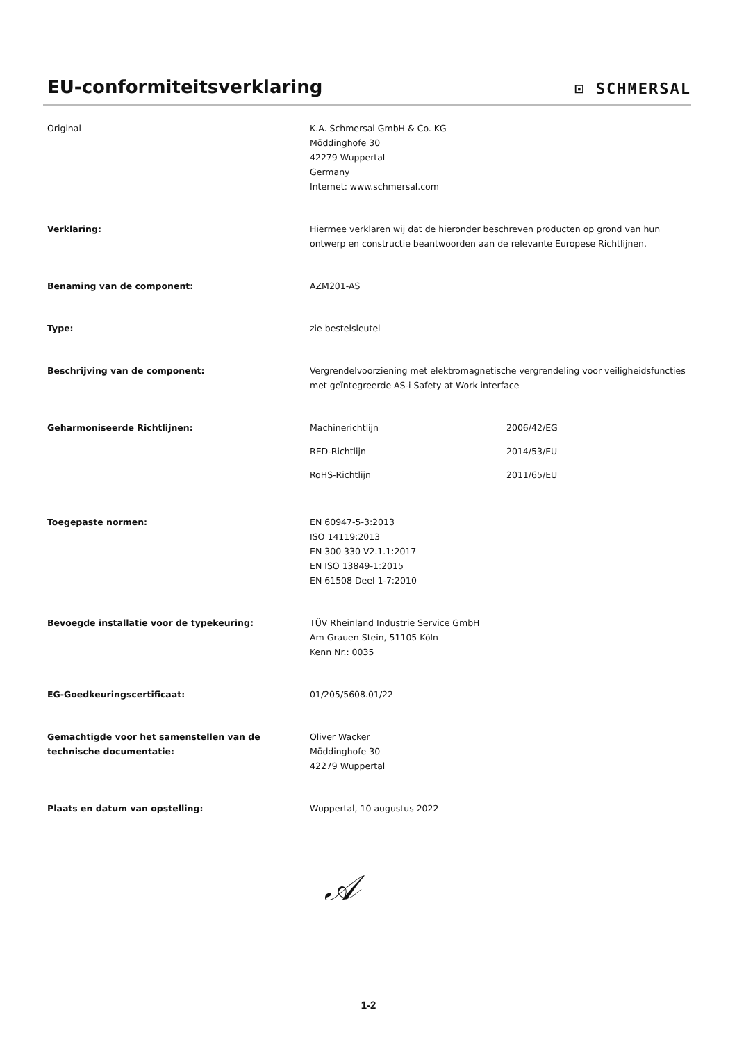EU-conformiteitsverklaring
⊡ SCHMERSAL
Original K.A. Schmersal GmbH & Co. KG
Möddinghofe 30
42279 Wuppertal
Germany
Internet: www.schmersal.com
Verklaring: Hiermee verklaren wij dat de hieronder beschreven producten op grond van hun ontwerp en constructie beantwoorden aan de relevante Europese Richtlijnen.
Benaming van de component: AZM201-AS
Type: zie bestelsleutel
Beschrijving van de component: Vergrendelvoorziening met elektromagnetische vergrendeling voor veiligheidsfuncties met geïntegreerde AS-i Safety at Work interface
Geharmoniseerde Richtlijnen: Machinerichtlijn 2006/42/EG
RED-Richtlijn 2014/53/EU
RoHS-Richtlijn 2011/65/EU
Toegepaste normen: EN 60947-5-3:2013
ISO 14119:2013
EN 300 330 V2.1.1:2017
EN ISO 13849-1:2015
EN 61508 Deel 1-7:2010
Bevoegde installatie voor de typekeuring: TÜV Rheinland Industrie Service GmbH
Am Grauen Stein, 51105 Köln
Kenn Nr.: 0035
EG-Goedkeuringscertificaat: 01/205/5608.01/22
Gemachtigde voor het samenstellen van de technische documentatie:
Oliver Wacker
Möddinghofe 30
42279 Wuppertal
Plaats en datum van opstelling: Wuppertal, 10 augustus 2022
𝒜
1-2